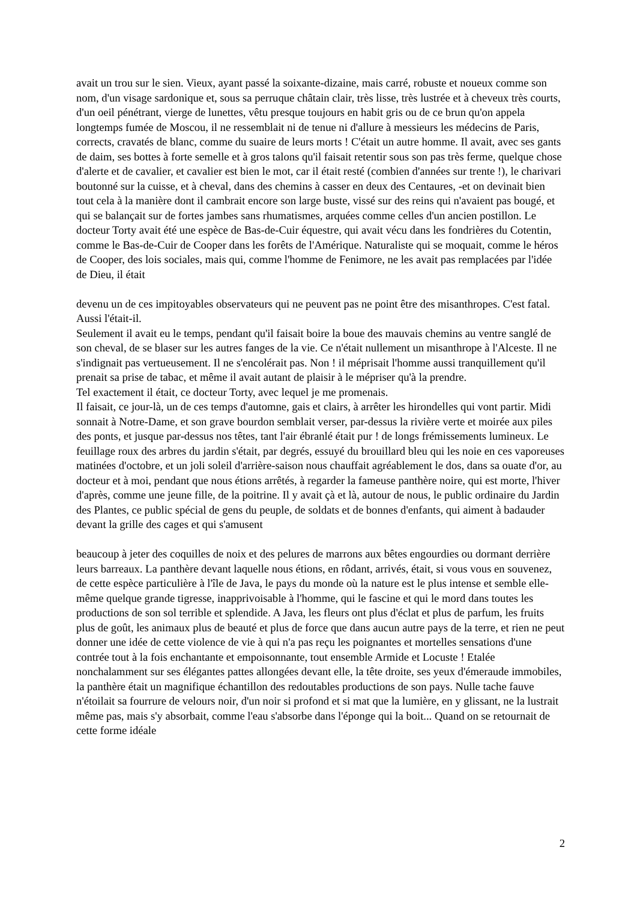avait un trou sur le sien. Vieux, ayant passé la soixante-dizaine, mais carré, robuste et noueux comme son nom, d'un visage sardonique et, sous sa perruque châtain clair, très lisse, très lustrée et à cheveux très courts, d'un oeil pénétrant, vierge de lunettes, vêtu presque toujours en habit gris ou de ce brun qu'on appela longtemps fumée de Moscou, il ne ressemblait ni de tenue ni d'allure à messieurs les médecins de Paris, corrects, cravatés de blanc, comme du suaire de leurs morts ! C'était un autre homme. Il avait, avec ses gants de daim, ses bottes à forte semelle et à gros talons qu'il faisait retentir sous son pas très ferme, quelque chose d'alerte et de cavalier, et cavalier est bien le mot, car il était resté (combien d'années sur trente !), le charivari boutonné sur la cuisse, et à cheval, dans des chemins à casser en deux des Centaures, -et on devinait bien tout cela à la manière dont il cambrait encore son large buste, vissé sur des reins qui n'avaient pas bougé, et qui se balançait sur de fortes jambes sans rhumatismes, arquées comme celles d'un ancien postillon. Le docteur Torty avait été une espèce de Bas-de-Cuir équestre, qui avait vécu dans les fondrières du Cotentin, comme le Bas-de-Cuir de Cooper dans les forêts de l'Amérique. Naturaliste qui se moquait, comme le héros de Cooper, des lois sociales, mais qui, comme l'homme de Fenimore, ne les avait pas remplacées par l'idée de Dieu, il était
devenu un de ces impitoyables observateurs qui ne peuvent pas ne point être des misanthropes. C'est fatal. Aussi l'était-il.
Seulement il avait eu le temps, pendant qu'il faisait boire la boue des mauvais chemins au ventre sanglé de son cheval, de se blaser sur les autres fanges de la vie. Ce n'était nullement un misanthrope à l'Alceste. Il ne s'indignait pas vertueusement. Il ne s'encolérait pas. Non ! il méprisait l'homme aussi tranquillement qu'il prenait sa prise de tabac, et même il avait autant de plaisir à le mépriser qu'à la prendre.
Tel exactement il était, ce docteur Torty, avec lequel je me promenais.
Il faisait, ce jour-là, un de ces temps d'automne, gais et clairs, à arrêter les hirondelles qui vont partir. Midi sonnait à Notre-Dame, et son grave bourdon semblait verser, par-dessus la rivière verte et moirée aux piles des ponts, et jusque par-dessus nos têtes, tant l'air ébranlé était pur ! de longs frémissements lumineux. Le feuillage roux des arbres du jardin s'était, par degrés, essuyé du brouillard bleu qui les noie en ces vaporeuses matinées d'octobre, et un joli soleil d'arrière-saison nous chauffait agréablement le dos, dans sa ouate d'or, au docteur et à moi, pendant que nous étions arrêtés, à regarder la fameuse panthère noire, qui est morte, l'hiver d'après, comme une jeune fille, de la poitrine. Il y avait çà et là, autour de nous, le public ordinaire du Jardin des Plantes, ce public spécial de gens du peuple, de soldats et de bonnes d'enfants, qui aiment à badauder devant la grille des cages et qui s'amusent
beaucoup à jeter des coquilles de noix et des pelures de marrons aux bêtes engourdies ou dormant derrière leurs barreaux. La panthère devant laquelle nous étions, en rôdant, arrivés, était, si vous vous en souvenez, de cette espèce particulière à l'île de Java, le pays du monde où la nature est le plus intense et semble elle-même quelque grande tigresse, inapprivoisable à l'homme, qui le fascine et qui le mord dans toutes les productions de son sol terrible et splendide. A Java, les fleurs ont plus d'éclat et plus de parfum, les fruits plus de goût, les animaux plus de beauté et plus de force que dans aucun autre pays de la terre, et rien ne peut donner une idée de cette violence de vie à qui n'a pas reçu les poignantes et mortelles sensations d'une contrée tout à la fois enchantante et empoisonnante, tout ensemble Armide et Locuste ! Etalée nonchalamment sur ses élégantes pattes allongées devant elle, la tête droite, ses yeux d'émeraude immobiles, la panthère était un magnifique échantillon des redoutables productions de son pays. Nulle tache fauve n'étoilait sa fourrure de velours noir, d'un noir si profond et si mat que la lumière, en y glissant, ne la lustrait même pas, mais s'y absorbait, comme l'eau s'absorbe dans l'éponge qui la boit... Quand on se retournait de cette forme idéale
2